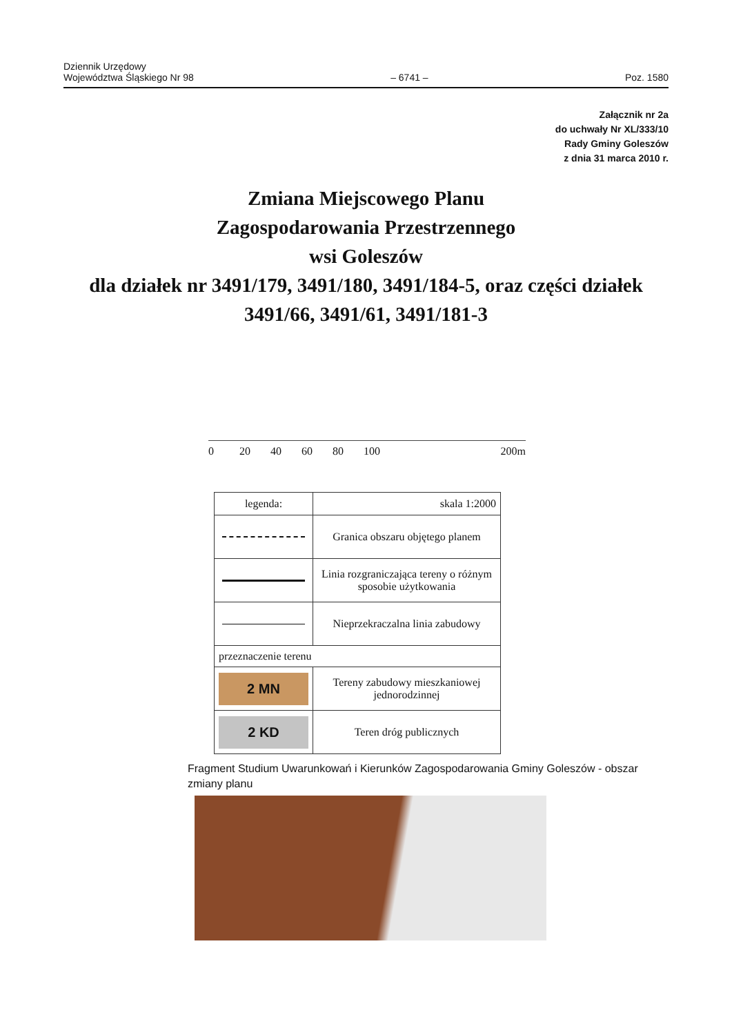Dziennik Urzędowy
Województwa Śląskiego Nr 98
– 6741 –
Poz. 1580
Załącznik nr 2a
do uchwały Nr XL/333/10
Rady Gminy Goleszów
z dnia 31 marca 2010 r.
Zmiana Miejscowego Planu
Zagospodarowania Przestrzennego
wsi Goleszów
dla działek nr 3491/179, 3491/180, 3491/184-5, oraz części działek
3491/66, 3491/61, 3491/181-3
0 20 40 60 80 100 200m
| legenda: | skala 1:2000 |
| | Granica obszaru objętego planem |
| | Linia rozgraniczająca tereny o różnym sposobie użytkowania |
| | Nieprzekraczalna linia zabudowy |
| przeznaczenie terenu | |
| 2 MN | Tereny zabudowy mieszkaniowej jednorodzinnej |
| 2 KD | Teren dróg publicznych |
Fragment Studium Uwarunkowań i Kierunków Zagospodarowania Gminy Goleszów - obszar zmiany planu